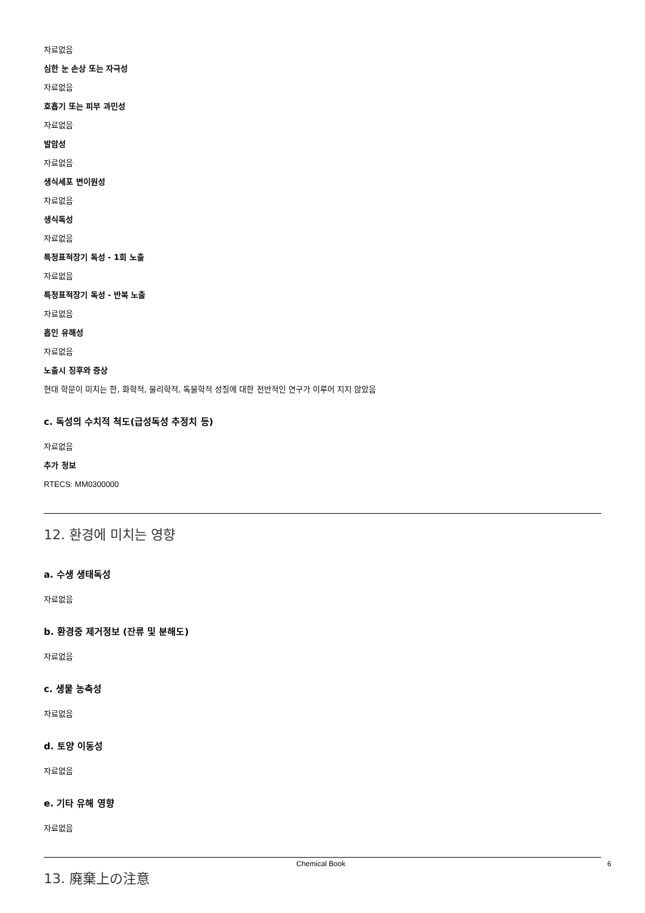자료없음
심한 눈 손상 또는 자극성
자료없음
호흡기 또는 피부 과민성
자료없음
발암성
자료없음
생식세포 변이원성
자료없음
생식독성
자료없음
특정표적장기 독성 - 1회 노출
자료없음
특정표적장기 독성 - 반복 노출
자료없음
흡인 유해성
자료없음
노출시 징후와 증상
현대 학문이 미치는 한, 화학적, 물리학적, 독물학적 성질에 대한 전반적인 연구가 이루어 지지 않았음
c. 독성의 수치적 척도(급성독성 추정치 등)
자료없음
추가 정보
RTECS: MM0300000
12. 환경에 미치는 영향
a. 수생 생태독성
자료없음
b. 환경중 제거정보 (잔류 및 분해도)
자료없음
c. 생물 농축성
자료없음
d. 토양 이동성
자료없음
e. 기타 유해 영향
자료없음
13. 廃棄上の注意
Chemical Book 6